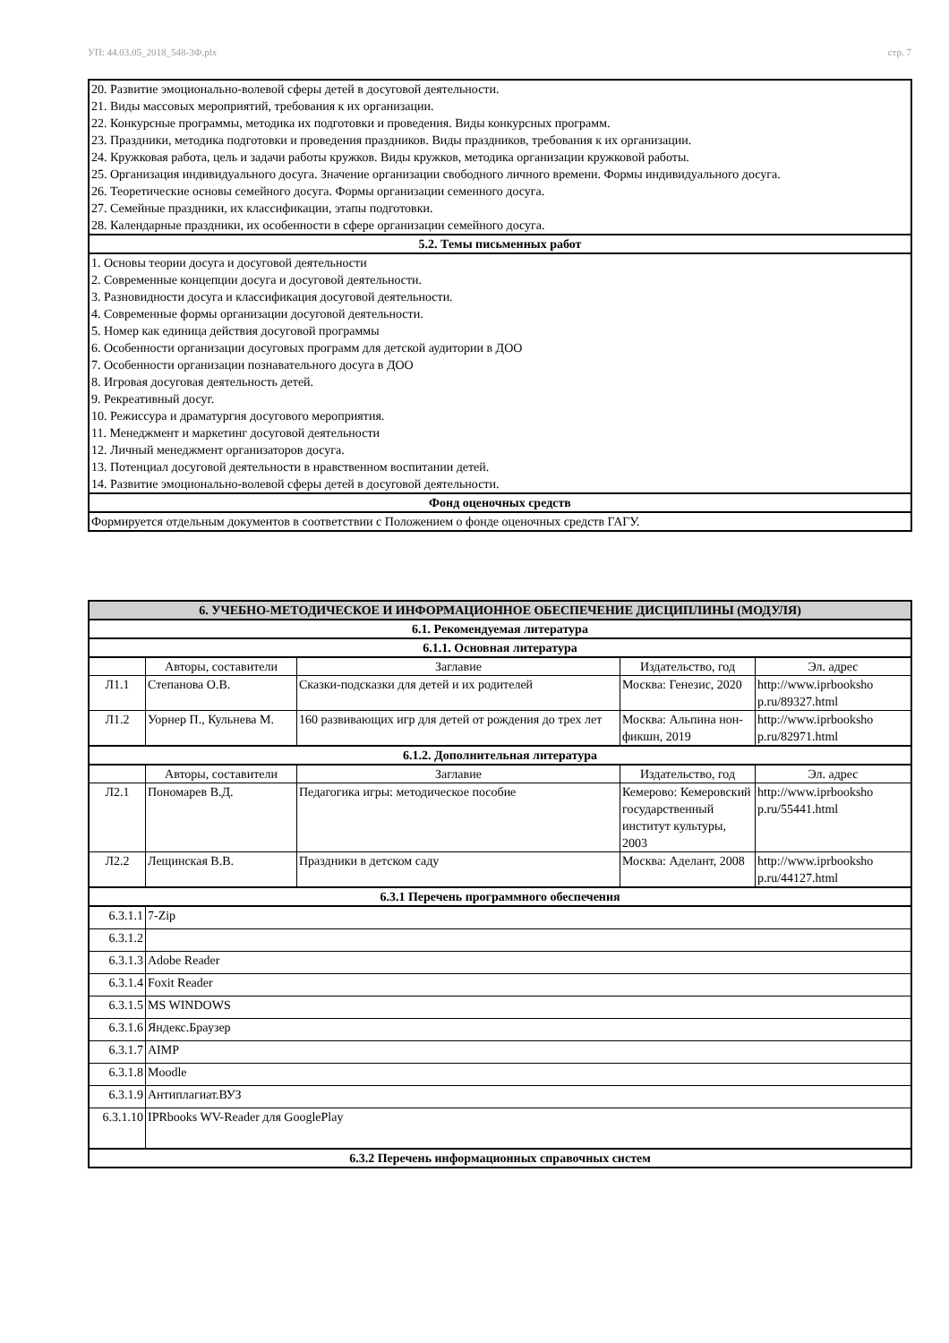УП: 44.03.05_2018_548-3Ф.plx стр. 7
| 20. Развитие эмоционально-волевой сферы детей в досуговой деятельности. 21. Виды массовых мероприятий, требования к их организации. 22. Конкурсные программы, методика их подготовки и проведения. Виды конкурсных программ. 23. Праздники, методика подготовки и проведения праздников. Виды праздников, требования к их организации. 24. Кружковая работа, цель и задачи работы кружков. Виды кружков, методика организации кружковой работы. 25. Организация индивидуального досуга. Значение организации свободного личного времени. Формы индивидуального досуга. 26. Теоретические основы семейного досуга. Формы организации семенного досуга. 27. Семейные праздники, их классификации, этапы подготовки. 28. Календарные праздники, их особенности в сфере организации семейного досуга. |
| 5.2. Темы письменных работ |
| 1. Основы теории досуга и досуговой деятельности 2. Современные концепции досуга и досуговой деятельности. 3. Разновидности досуга и классификация досуговой деятельности. 4. Современные формы организации досуговой деятельности. 5. Номер как единица действия досуговой программы 6. Особенности организации досуговых программ для детской аудитории в ДОО 7. Особенности организации познавательного досуга в ДОО 8. Игровая досуговая деятельность детей. 9. Рекреативный досуг. 10. Режиссура и драматургия досугового мероприятия. 11. Менеджмент и маркетинг досуговой деятельности 12. Личный менеджмент организаторов досуга. 13. Потенциал досуговой деятельности в нравственном воспитании детей. 14. Развитие эмоционально-волевой сферы детей в досуговой деятельности. |
| Фонд оценочных средств |
| Формируется отдельным документов в соответствии с Положением о фонде оценочных средств ГАГУ. |
| 6. УЧЕБНО-МЕТОДИЧЕСКОЕ И ИНФОРМАЦИОННОЕ ОБЕСПЕЧЕНИЕ ДИСЦИПЛИНЫ (МОДУЛЯ) | | | | |
| 6.1. Рекомендуемая литература | | | | |
| 6.1.1. Основная литература | | | | |
| | Авторы, составители | Заглавие | Издательство, год | Эл. адрес |
| Л1.1 | Степанова О.В. | Сказки-подсказки для детей и их родителей | Москва: Генезис, 2020 | http://www.iprbooksho p.ru/89327.html |
| Л1.2 | Уорнер П., Кульнева М. | 160 развивающих игр для детей от рождения до трех лет | Москва: Альпина нон-фикшн, 2019 | http://www.iprbooksho p.ru/82971.html |
| 6.1.2. Дополнительная литература | | | | |
| | Авторы, составители | Заглавие | Издательство, год | Эл. адрес |
| Л2.1 | Пономарев В.Д. | Педагогика игры: методическое пособие | Кемерово: Кемеровский государственный институт культуры, 2003 | http://www.iprbooksho p.ru/55441.html |
| Л2.2 | Лещинская В.В. | Праздники в детском саду | Москва: Аделант, 2008 | http://www.iprbooksho p.ru/44127.html |
| 6.3.1 Перечень программного обеспечения | | | | |
| 6.3.1.1 | 7-Zip | | | |
| 6.3.1.2 | | | | |
| 6.3.1.3 | Adobe Reader | | | |
| 6.3.1.4 | Foxit Reader | | | |
| 6.3.1.5 | MS WINDOWS | | | |
| 6.3.1.6 | Яндекс.Браузер | | | |
| 6.3.1.7 | AIMP | | | |
| 6.3.1.8 | Moodle | | | |
| 6.3.1.9 | Антиплагиат.ВУЗ | | | |
| 6.3.1.10 | IPRbooks WV-Reader для GooglePlay | | | |
| 6.3.2 Перечень информационных справочных систем | | | | |